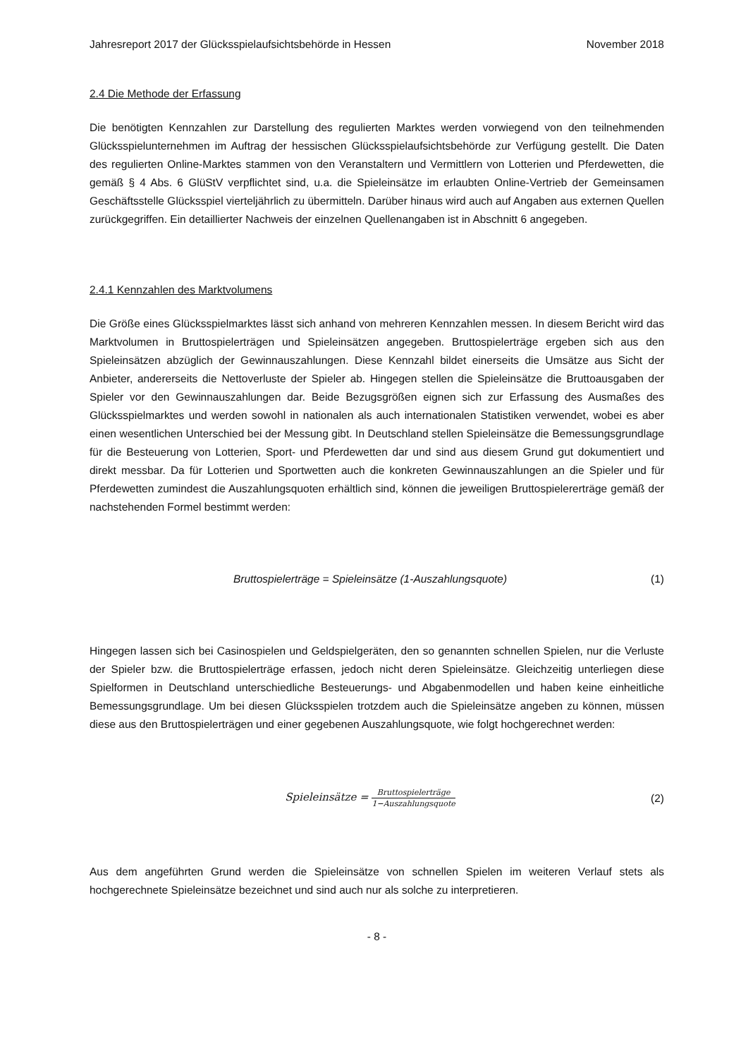Jahresreport 2017 der Glücksspielaufsichtsbehörde in Hessen November 2018
2.4 Die Methode der Erfassung
Die benötigten Kennzahlen zur Darstellung des regulierten Marktes werden vorwiegend von den teilnehmenden Glücksspielunternehmen im Auftrag der hessischen Glücksspielaufsichtsbehörde zur Verfügung gestellt. Die Daten des regulierten Online-Marktes stammen von den Veranstaltern und Vermittlern von Lotterien und Pferdewetten, die gemäß § 4 Abs. 6 GlüStV verpflichtet sind, u.a. die Spieleinsätze im erlaubten Online-Vertrieb der Gemeinsamen Geschäftsstelle Glücksspiel vierteljährlich zu übermitteln. Darüber hinaus wird auch auf Angaben aus externen Quellen zurückgegriffen. Ein detaillierter Nachweis der einzelnen Quellenangaben ist in Abschnitt 6 angegeben.
2.4.1 Kennzahlen des Marktvolumens
Die Größe eines Glücksspielmarktes lässt sich anhand von mehreren Kennzahlen messen. In diesem Bericht wird das Marktvolumen in Bruttospielerträgen und Spieleinsätzen angegeben. Bruttospielerträge ergeben sich aus den Spieleinsätzen abzüglich der Gewinnauszahlungen. Diese Kennzahl bildet einerseits die Umsätze aus Sicht der Anbieter, andererseits die Nettoverluste der Spieler ab. Hingegen stellen die Spieleinsätze die Bruttoausgaben der Spieler vor den Gewinnauszahlungen dar. Beide Bezugsgrößen eignen sich zur Erfassung des Ausmaßes des Glücksspielmarktes und werden sowohl in nationalen als auch internationalen Statistiken verwendet, wobei es aber einen wesentlichen Unterschied bei der Messung gibt. In Deutschland stellen Spieleinsätze die Bemessungsgrundlage für die Besteuerung von Lotterien, Sport- und Pferdewetten dar und sind aus diesem Grund gut dokumentiert und direkt messbar. Da für Lotterien und Sportwetten auch die konkreten Gewinnauszahlungen an die Spieler und für Pferdewetten zumindest die Auszahlungsquoten erhältlich sind, können die jeweiligen Bruttospielererträge gemäß der nachstehenden Formel bestimmt werden:
Bruttospielerträge = Spieleinsätze (1-Auszahlungsquote) (1)
Hingegen lassen sich bei Casinospielen und Geldspielgeräten, den so genannten schnellen Spielen, nur die Verluste der Spieler bzw. die Bruttospielerträge erfassen, jedoch nicht deren Spieleinsätze. Gleichzeitig unterliegen diese Spielformen in Deutschland unterschiedliche Besteuerungs- und Abgabenmodellen und haben keine einheitliche Bemessungsgrundlage. Um bei diesen Glücksspielen trotzdem auch die Spieleinsätze angeben zu können, müssen diese aus den Bruttospielerträgen und einer gegebenen Auszahlungsquote, wie folgt hochgerechnet werden:
Spieleinsätze = Bruttospielerträge 1−Auszahlungsquote (2)
Aus dem angeführten Grund werden die Spieleinsätze von schnellen Spielen im weiteren Verlauf stets als hochgerechnete Spieleinsätze bezeichnet und sind auch nur als solche zu interpretieren.
- 8 -